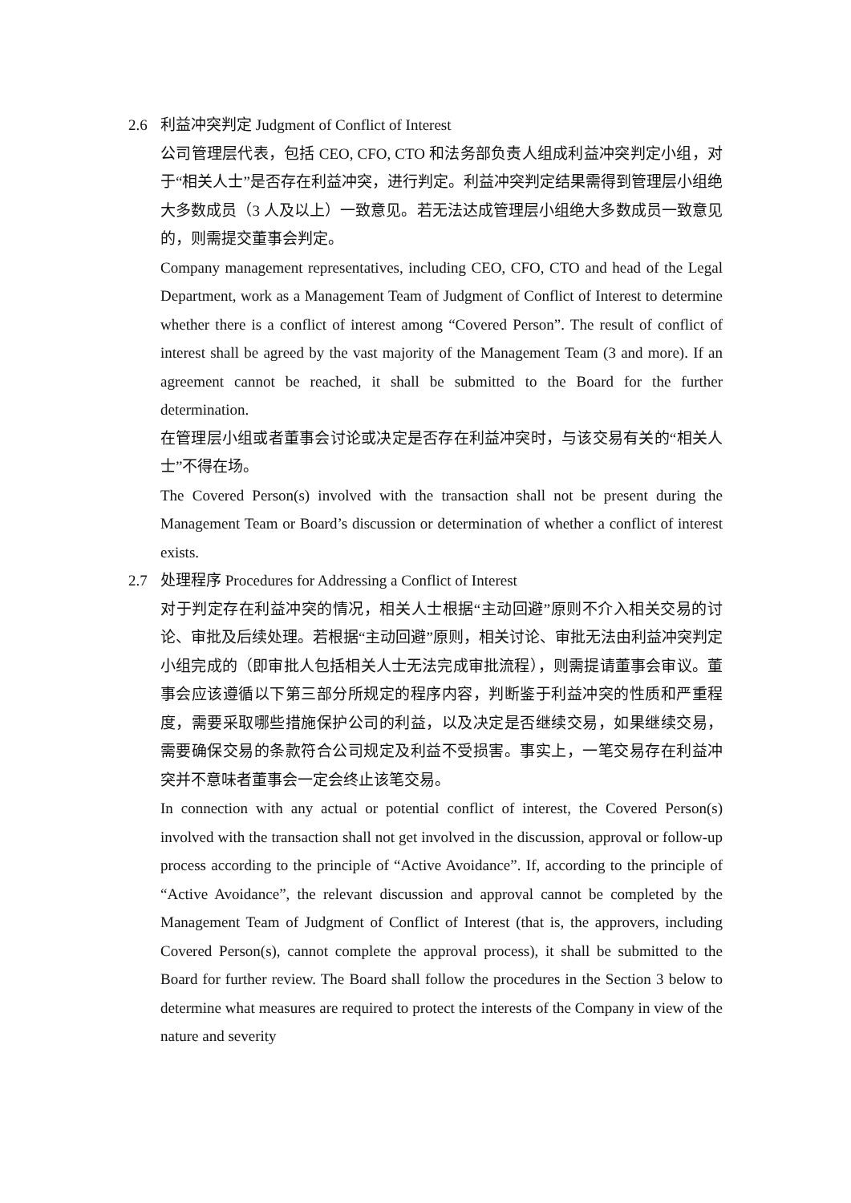2.6 利益冲突判定 Judgment of Conflict of Interest
公司管理层代表，包括 CEO, CFO, CTO 和法务部负责人组成利益冲突判定小组，对于“相关人士”是否存在利益冲突，进行判定。利益冲突判定结果需得到管理层小组绝大多数成员（3 人及以上）一致意见。若无法达成管理层小组绝大多数成员一致意见的，则需提交董事会判定。
Company management representatives, including CEO, CFO, CTO and head of the Legal Department, work as a Management Team of Judgment of Conflict of Interest to determine whether there is a conflict of interest among “Covered Person”. The result of conflict of interest shall be agreed by the vast majority of the Management Team (3 and more). If an agreement cannot be reached, it shall be submitted to the Board for the further determination.
在管理层小组或者董事会讨论或决定是否存在利益冲突时，与该交易有关的“相关人士”不得在场。
The Covered Person(s) involved with the transaction shall not be present during the Management Team or Board’s discussion or determination of whether a conflict of interest exists.
2.7 处理程序 Procedures for Addressing a Conflict of Interest
对于判定存在利益冲突的情况，相关人士根据“主动回避”原则不介入相关交易的讨论、审批及后续处理。若根据“主动回避”原则，相关讨论、审批无法由利益冲突判定小组完成的（即审批人包括相关人士无法完成审批流程），则需提请董事会审议。董事会应该遵循以下第三部分所规定的程序内容，判断鉴于利益冲突的性质和严重程度，需要采取哪些措施保护公司的利益，以及决定是否继续交易，如果继续交易，需要确保交易的条款符合公司规定及利益不受损害。事实上，一笔交易存在利益冲突并不意味者董事会一定会终止该笔交易。
In connection with any actual or potential conflict of interest, the Covered Person(s) involved with the transaction shall not get involved in the discussion, approval or follow-up process according to the principle of “Active Avoidance”. If, according to the principle of “Active Avoidance”, the relevant discussion and approval cannot be completed by the Management Team of Judgment of Conflict of Interest (that is, the approvers, including Covered Person(s), cannot complete the approval process), it shall be submitted to the Board for further review. The Board shall follow the procedures in the Section 3 below to determine what measures are required to protect the interests of the Company in view of the nature and severity